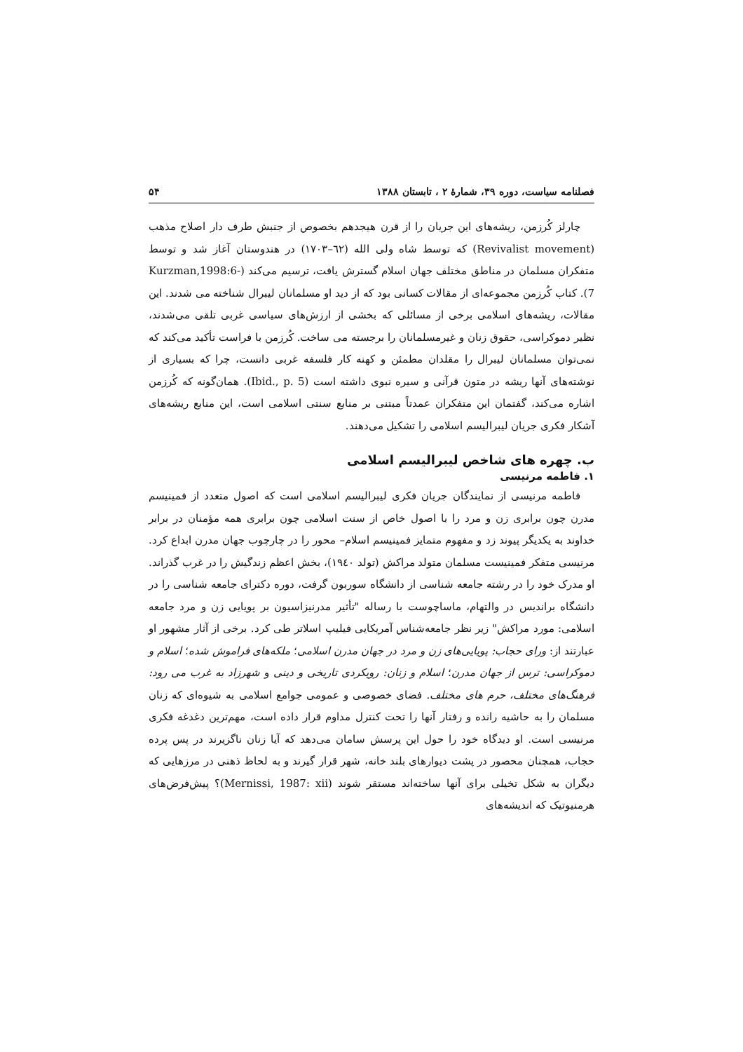فصلنامه سیاست، دوره ۳۹، شمارهٔ ۲ ، تابستان ۱۳۸۸ ۵۴
چارلز کُرزمن، ریشه‌های این جریان را از قرن هیجدهم بخصوص از جنبش طرف دار اصلاح مذهب (Revivalist movement) که توسط شاه ولی الله (٦٢–١٧٠٣) در هندوستان آغاز شد و توسط متفکران مسلمان در مناطق مختلف جهان اسلام گسترش یافت، ترسیم می‌کند (Kurzman,1998:6-7). کتاب کُرزمن مجموعه‌ای از مقالات کسانی بود که از دید او مسلمانان لیبرال شناخته می شدند. این مقالات، ریشه‌های اسلامی برخی از مسائلی که بخشی از ارزش‌های سیاسی غربی تلقی می‌شدند، نظیر دموکراسی، حقوق زنان و غیرمسلمانان را برجسته می ساخت. کُرزمن با فراست تأکید می‌کند که نمی‌توان مسلمانان لیبرال را مقلدان مطمئن و کهنه کار فلسفه غربی دانست، چرا که بسیاری از نوشته‌های آنها ریشه در متون قرآنی و سیره نبوی داشته است (Ibid., p. 5). همان‌گونه که کُرزمن اشاره می‌کند، گفتمان این متفکران عمدتاً مبتنی بر منابع سنتی اسلامی است، این منابع ریشه‌های آشکار فکری جریان لیبرالیسم اسلامی را تشکیل می‌دهند.
ب. چهره های شاخص لیبرالیسم اسلامی
۱. فاطمه مرنیسی
فاطمه مرنیسی از نمایندگان جریان فکری لیبرالیسم اسلامی است که اصول متعدد از فمینیسم مدرن چون برابری زن و مرد را با اصول خاص از سنت اسلامی چون برابری همه مؤمنان در برابر خداوند به یکدیگر پیوند زد و مفهوم متمایز فمینیسم اسلام– محور را در چارچوب جهان مدرن ابداع کرد. مرنیسی متفکر فمینیست مسلمان متولد مراکش (تولد ١٩٤٠)، بخش اعظم زندگیش را در غرب گذراند. او مدرک خود را در رشته جامعه شناسی از دانشگاه سوربون گرفت، دوره دکترای جامعه شناسی را در دانشگاه براندیس در والتهام، ماساچوست با رساله "تأثیر مدرنیزاسیون بر پویایی زن و مرد جامعه اسلامی: مورد مراکش" زیر نظر جامعه‌شناس آمریکایی فیلیپ اسلاتر طی کرد. برخی از آثار مشهور او عبارتند از: ورای حجاب: پویایی‌های زن و مرد در جهان مدرن اسلامی؛ ملکه‌های فراموش شده؛ اسلام و دموکراسی: ترس از جهان مدرن؛ اسلام و زنان: رویکردی تاریخی و دینی و شهرزاد به غرب می رود: فرهنگ‌های مختلف، حرم های مختلف. فضای خصوصی و عمومی جوامع اسلامی به شیوه‌ای که زنان مسلمان را به حاشیه رانده و رفتار آنها را تحت کنترل مداوم قرار داده است، مهم‌ترین دغدغه فکری مرنیسی است. او دیدگاه خود را حول این پرسش سامان می‌دهد که آیا زنان ناگزیرند در پس پرده حجاب، همچنان محصور در پشت دیوارهای بلند خانه، شهر قرار گیرند و به لحاظ ذهنی در مرزهایی که دیگران به شکل تخیلی برای آنها ساخته‌اند مستقر شوند (Mernissi, 1987: xii)؟ پیش‌فرض‌های هرمنیوتیک که اندیشه‌های